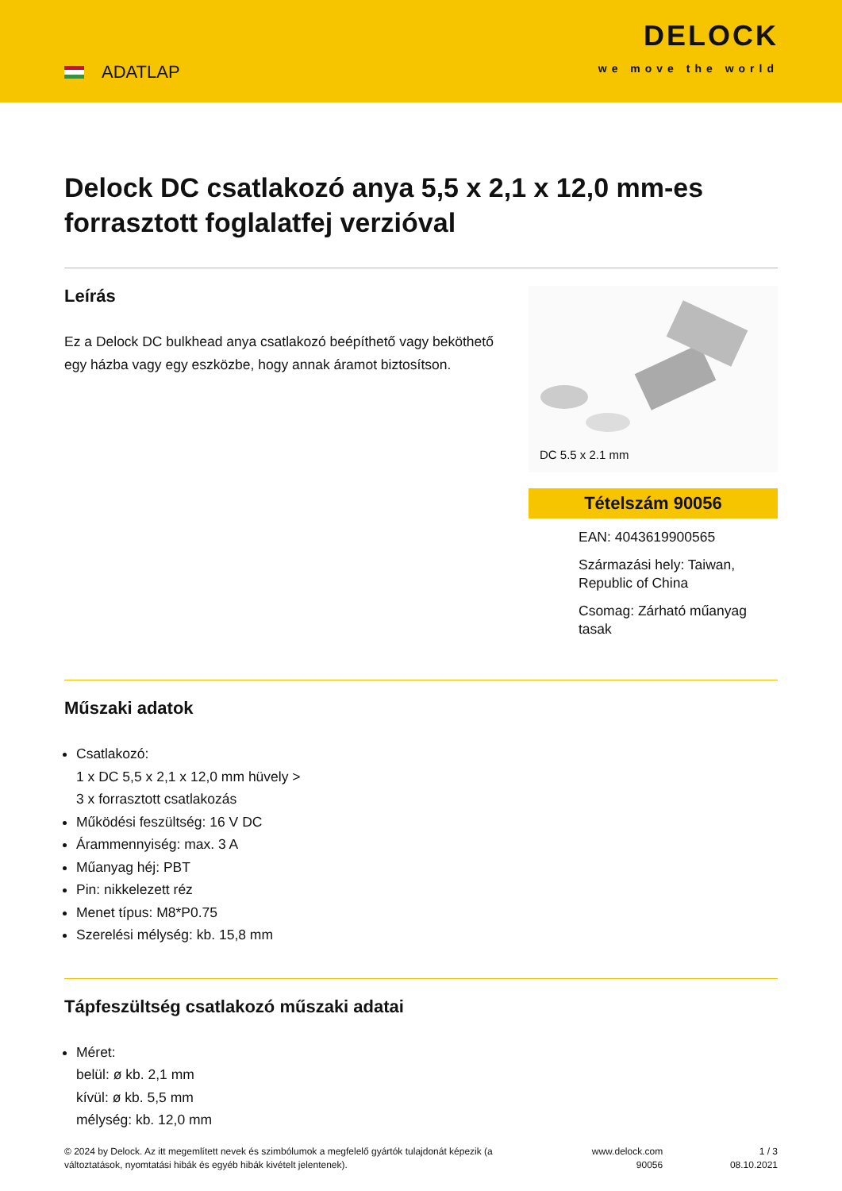ADATLAP
DELOCK
we move the world
Delock DC csatlakozó anya 5,5 x 2,1 x 12,0 mm-es forrasztott foglalatfej verzióval
Leírás
Ez a Delock DC bulkhead anya csatlakozó beépíthető vagy beköthető egy házba vagy egy eszközbe, hogy annak áramot biztosítson.
DC 5.5 x 2.1 mm
Tételszám 90056
EAN: 4043619900565
Származási hely: Taiwan, Republic of China
Csomag: Zárható műanyag tasak
Műszaki adatok
Csatlakozó:
1 x DC 5,5 x 2,1 x 12,0 mm hüvely >
3 x forrasztott csatlakozás
Működési feszültség: 16 V DC
Árammennyiség: max. 3 A
Műanyag héj: PBT
Pin: nikkelezett réz
Menet típus: M8*P0.75
Szerelési mélység: kb. 15,8 mm
Tápfeszültség csatlakozó műszaki adatai
Méret:
belül: ø kb. 2,1 mm
kívül: ø kb. 5,5 mm
mélység: kb. 12,0 mm
© 2024 by Delock. Az itt megemlített nevek és szimbólumok a megfelelő gyártók tulajdonát képezik (a változtatások, nyomtatási hibák és egyéb hibák kivételt jelentenek).
www.delock.com
90056
1 / 3
08.10.2021